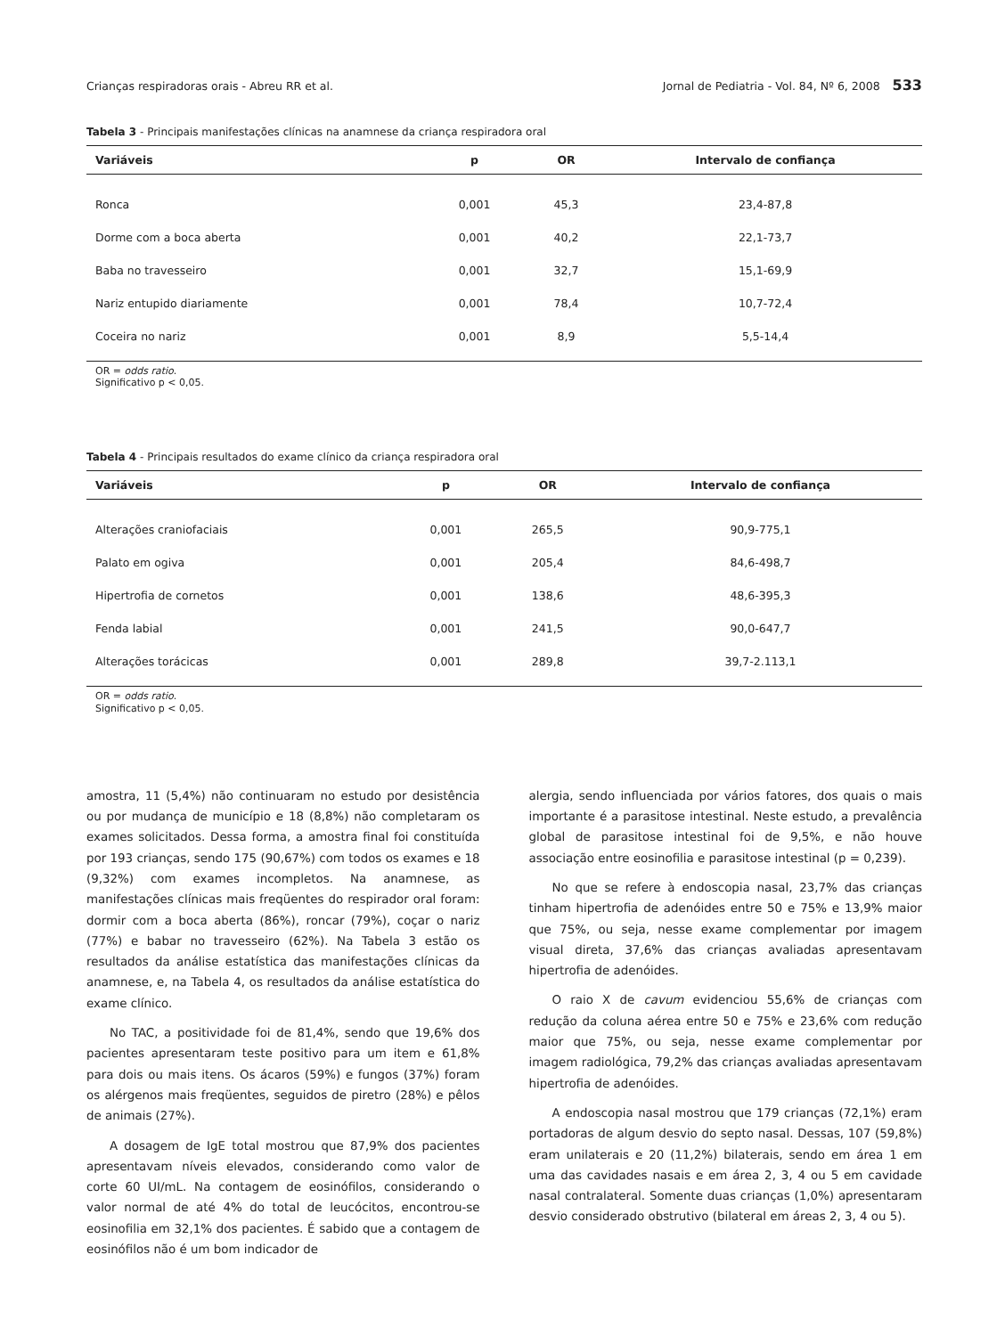Crianças respiradoras orais - Abreu RR et al. Jornal de Pediatria - Vol. 84, Nº 6, 2008 533
Tabela 3 - Principais manifestações clínicas na anamnese da criança respiradora oral
| Variáveis | p | OR | Intervalo de confiança |
| --- | --- | --- | --- |
| Ronca | 0,001 | 45,3 | 23,4-87,8 |
| Dorme com a boca aberta | 0,001 | 40,2 | 22,1-73,7 |
| Baba no travesseiro | 0,001 | 32,7 | 15,1-69,9 |
| Nariz entupido diariamente | 0,001 | 78,4 | 10,7-72,4 |
| Coceira no nariz | 0,001 | 8,9 | 5,5-14,4 |
OR = odds ratio.
Significativo p < 0,05.
Tabela 4 - Principais resultados do exame clínico da criança respiradora oral
| Variáveis | p | OR | Intervalo de confiança |
| --- | --- | --- | --- |
| Alterações craniofaciais | 0,001 | 265,5 | 90,9-775,1 |
| Palato em ogiva | 0,001 | 205,4 | 84,6-498,7 |
| Hipertrofia de cornetos | 0,001 | 138,6 | 48,6-395,3 |
| Fenda labial | 0,001 | 241,5 | 90,0-647,7 |
| Alterações torácicas | 0,001 | 289,8 | 39,7-2.113,1 |
OR = odds ratio.
Significativo p < 0,05.
amostra, 11 (5,4%) não continuaram no estudo por desistência ou por mudança de município e 18 (8,8%) não completaram os exames solicitados. Dessa forma, a amostra final foi constituída por 193 crianças, sendo 175 (90,67%) com todos os exames e 18 (9,32%) com exames incompletos. Na anamnese, as manifestações clínicas mais freqüentes do respirador oral foram: dormir com a boca aberta (86%), roncar (79%), coçar o nariz (77%) e babar no travesseiro (62%). Na Tabela 3 estão os resultados da análise estatística das manifestações clínicas da anamnese, e, na Tabela 4, os resultados da análise estatística do exame clínico.
No TAC, a positividade foi de 81,4%, sendo que 19,6% dos pacientes apresentaram teste positivo para um item e 61,8% para dois ou mais itens. Os ácaros (59%) e fungos (37%) foram os alérgenos mais freqüentes, seguidos de piretro (28%) e pêlos de animais (27%).
A dosagem de IgE total mostrou que 87,9% dos pacientes apresentavam níveis elevados, considerando como valor de corte 60 UI/mL. Na contagem de eosinófilos, considerando o valor normal de até 4% do total de leucócitos, encontrou-se eosinofilia em 32,1% dos pacientes. É sabido que a contagem de eosinófilos não é um bom indicador de
alergia, sendo influenciada por vários fatores, dos quais o mais importante é a parasitose intestinal. Neste estudo, a prevalência global de parasitose intestinal foi de 9,5%, e não houve associação entre eosinofilia e parasitose intestinal (p = 0,239).
No que se refere à endoscopia nasal, 23,7% das crianças tinham hipertrofia de adenóides entre 50 e 75% e 13,9% maior que 75%, ou seja, nesse exame complementar por imagem visual direta, 37,6% das crianças avaliadas apresentavam hipertrofia de adenóides.
O raio X de cavum evidenciou 55,6% de crianças com redução da coluna aérea entre 50 e 75% e 23,6% com redução maior que 75%, ou seja, nesse exame complementar por imagem radiológica, 79,2% das crianças avaliadas apresentavam hipertrofia de adenóides.
A endoscopia nasal mostrou que 179 crianças (72,1%) eram portadoras de algum desvio do septo nasal. Dessas, 107 (59,8%) eram unilaterais e 20 (11,2%) bilaterais, sendo em área 1 em uma das cavidades nasais e em área 2, 3, 4 ou 5 em cavidade nasal contralateral. Somente duas crianças (1,0%) apresentaram desvio considerado obstrutivo (bilateral em áreas 2, 3, 4 ou 5).